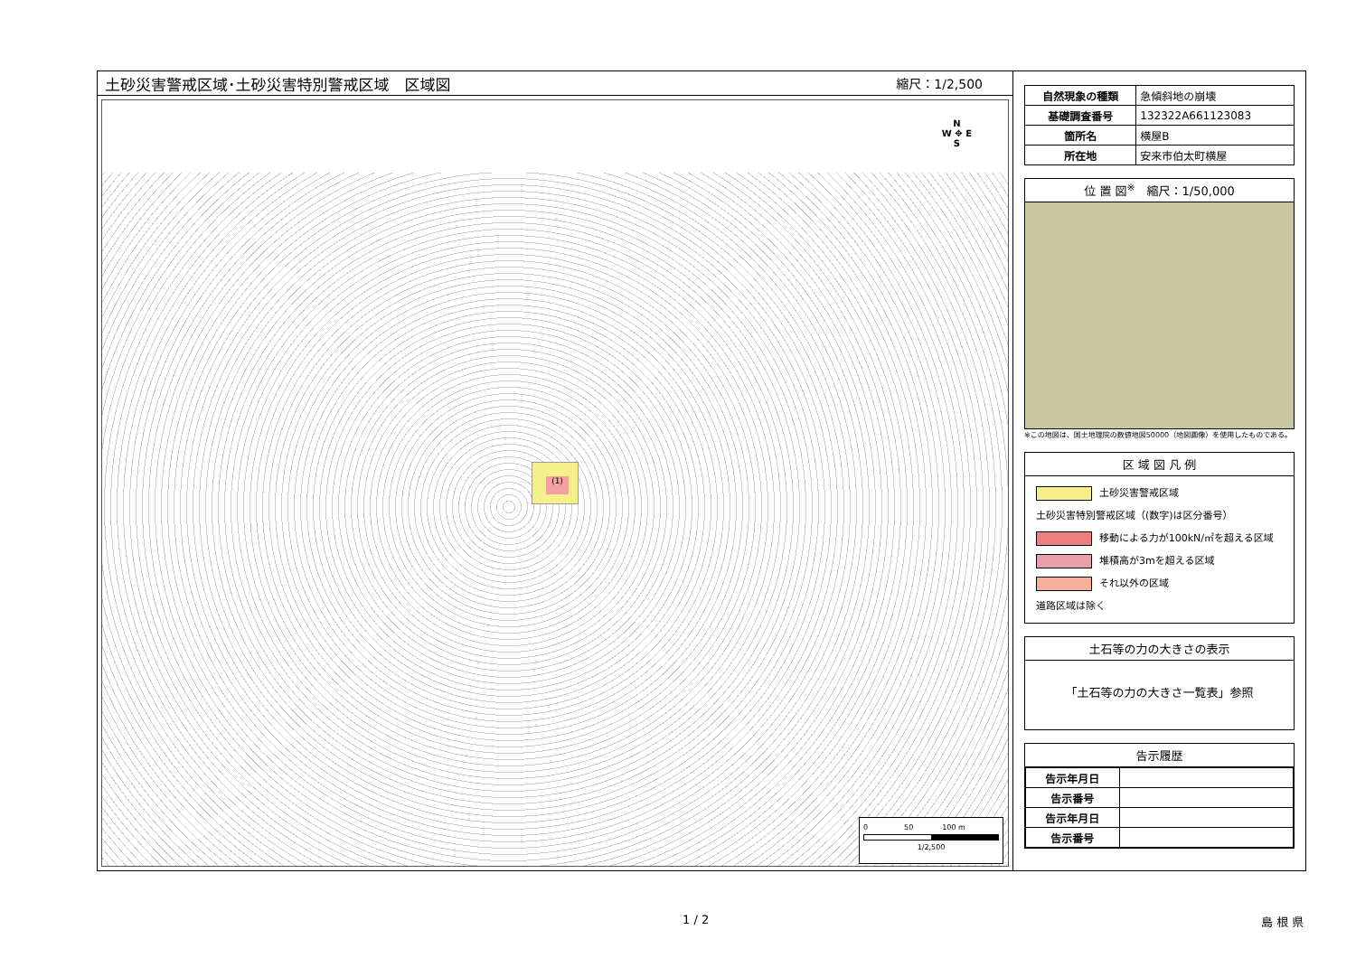土砂災害警戒区域･土砂災害特別警戒区域　区域図 縮尺：1/2,500
N
W ✥ E
S
(1)
0　　　　　50　　　　100 m
1/2,500
| 自然現象の種類 | 急傾斜地の崩壊 |
| 基礎調査番号 | 132322A661123083 |
| 箇所名 | 横屋B |
| 所在地 | 安来市伯太町横屋 |
位 置 図<sup>※</sup>　縮尺：1/50,000
※この地図は、国土地理院の数値地図50000（地図画像）を使用したものである。
区 域 図 凡 例
土砂災害警戒区域
土砂災害特別警戒区域（(数字)は区分番号）
移動による力が100kN/㎡を超える区域
堆積高が3mを超える区域
それ以外の区域
道路区域は除く
土石等の力の大きさの表示
「土石等の力の大きさ一覧表」参照
告示履歴
| 告示年月日 | |
| 告示番号 | |
| 告示年月日 | |
| 告示番号 | |
1 / 2 島 根 県